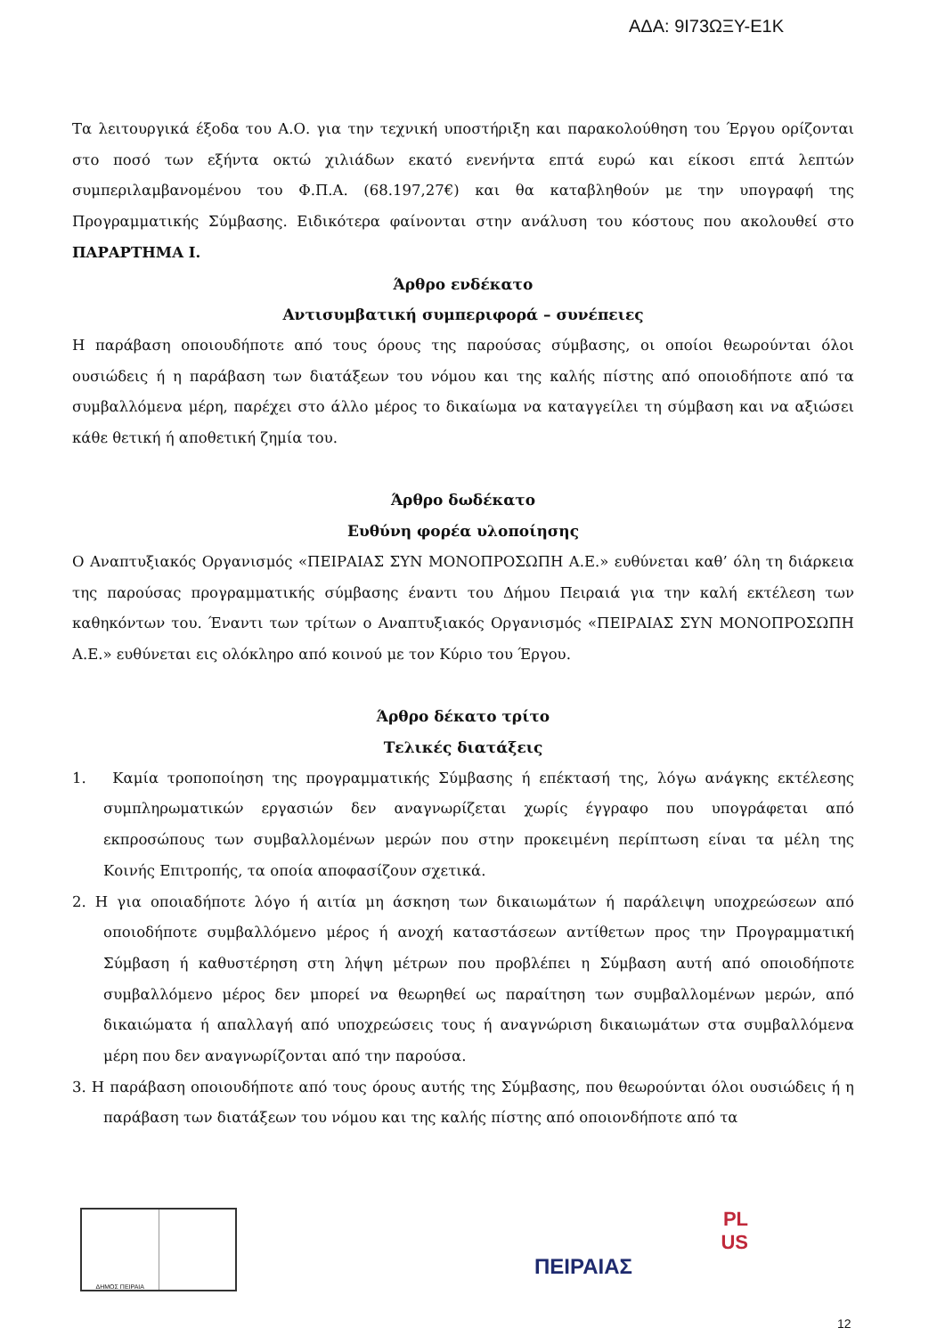ΑΔΑ: 9Ι73ΩΞΥ-Ε1Κ
Τα λειτουργικά έξοδα του Α.Ο. για την τεχνική υποστήριξη και παρακολούθηση του Έργου ορίζονται στο ποσό των εξήντα οκτώ χιλιάδων εκατό ενενήντα επτά ευρώ και είκοσι επτά λεπτών συμπεριλαμβανομένου του Φ.Π.Α. (68.197,27€) και θα καταβληθούν με την υπογραφή της Προγραμματικής Σύμβασης. Ειδικότερα φαίνονται στην ανάλυση του κόστους που ακολουθεί στο ΠΑΡΑΡΤΗΜΑ Ι.
Άρθρο ενδέκατο
Αντισυμβατική συμπεριφορά – συνέπειες
Η παράβαση οποιουδήποτε από τους όρους της παρούσας σύμβασης, οι οποίοι θεωρούνται όλοι ουσιώδεις ή η παράβαση των διατάξεων του νόμου και της καλής πίστης από οποιοδήποτε από τα συμβαλλόμενα μέρη, παρέχει στο άλλο μέρος το δικαίωμα να καταγγείλει τη σύμβαση και να αξιώσει κάθε θετική ή αποθετική ζημία του.
Άρθρο δωδέκατο
Ευθύνη φορέα υλοποίησης
Ο Αναπτυξιακός Οργανισμός «ΠΕΙΡΑΙΑΣ ΣΥΝ ΜΟΝΟΠΡΟΣΩΠΗ Α.Ε.» ευθύνεται καθ’ όλη τη διάρκεια της παρούσας προγραμματικής σύμβασης έναντι του Δήμου Πειραιά για την καλή εκτέλεση των καθηκόντων του. Έναντι των τρίτων ο Αναπτυξιακός Οργανισμός «ΠΕΙΡΑΙΑΣ ΣΥΝ ΜΟΝΟΠΡΟΣΩΠΗ Α.Ε.» ευθύνεται εις ολόκληρο από κοινού με τον Κύριο του Έργου.
Άρθρο δέκατο τρίτο
Τελικές διατάξεις
1. Καμία τροποποίηση της προγραμματικής Σύμβασης ή επέκτασή της, λόγω ανάγκης εκτέλεσης συμπληρωματικών εργασιών δεν αναγνωρίζεται χωρίς έγγραφο που υπογράφεται από εκπροσώπους των συμβαλλομένων μερών που στην προκειμένη περίπτωση είναι τα μέλη της Κοινής Επιτροπής, τα οποία αποφασίζουν σχετικά.
2. Η για οποιαδήποτε λόγο ή αιτία μη άσκηση των δικαιωμάτων ή παράλειψη υποχρεώσεων από οποιοδήποτε συμβαλλόμενο μέρος ή ανοχή καταστάσεων αντίθετων προς την Προγραμματική Σύμβαση ή καθυστέρηση στη λήψη μέτρων που προβλέπει η Σύμβαση αυτή από οποιοδήποτε συμβαλλόμενο μέρος δεν μπορεί να θεωρηθεί ως παραίτηση των συμβαλλομένων μερών, από δικαιώματα ή απαλλαγή από υποχρεώσεις τους ή αναγνώριση δικαιωμάτων στα συμβαλλόμενα μέρη που δεν αναγνωρίζονται από την παρούσα.
3. Η παράβαση οποιουδήποτε από τους όρους αυτής της Σύμβασης, που θεωρούνται όλοι ουσιώδεις ή η παράβαση των διατάξεων του νόμου και της καλής πίστης από οποιονδήποτε από τα
ΔΗΜΟΣ ΠΕΙΡΑΙΑ
PL
US
ΠΕΙΡΑΙΑΣ
12